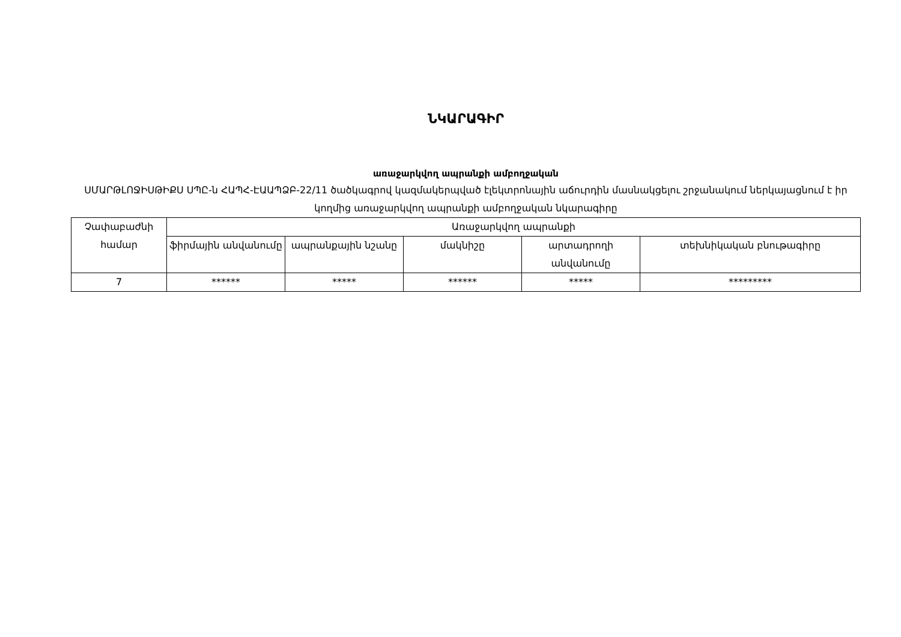ՆԿԱՐԱԳԻՐ
առաջարկվող ապրանքի ամբողջական
ՍՄԱՐԹԼՈՋԻՍԹԻՔՍ ՍՊԸ-ն ՀԱՊՀ-ԷԱԱՊՁԲ-22/11 ծածկագրով կազմակերպված էլեկտրոնային աճուրդին մասնակցելու շրջանակում ներկայացնում է իր կողմից առաջարկվող ապրանքի ամբողջական նկարագիրը
| Չափաբաժնի համար | Առաջարկվող ապրանքի | | | | |
| --- | --- | --- | --- | --- | --- |
| | ֆիրմային անվանումը | ապրանքային նշանը | մակնիշը | արտադրողի անվանումը | տեխնիկական բնութագիրը |
| 7 | ****** | ***** | ****** | ***** | ********* |